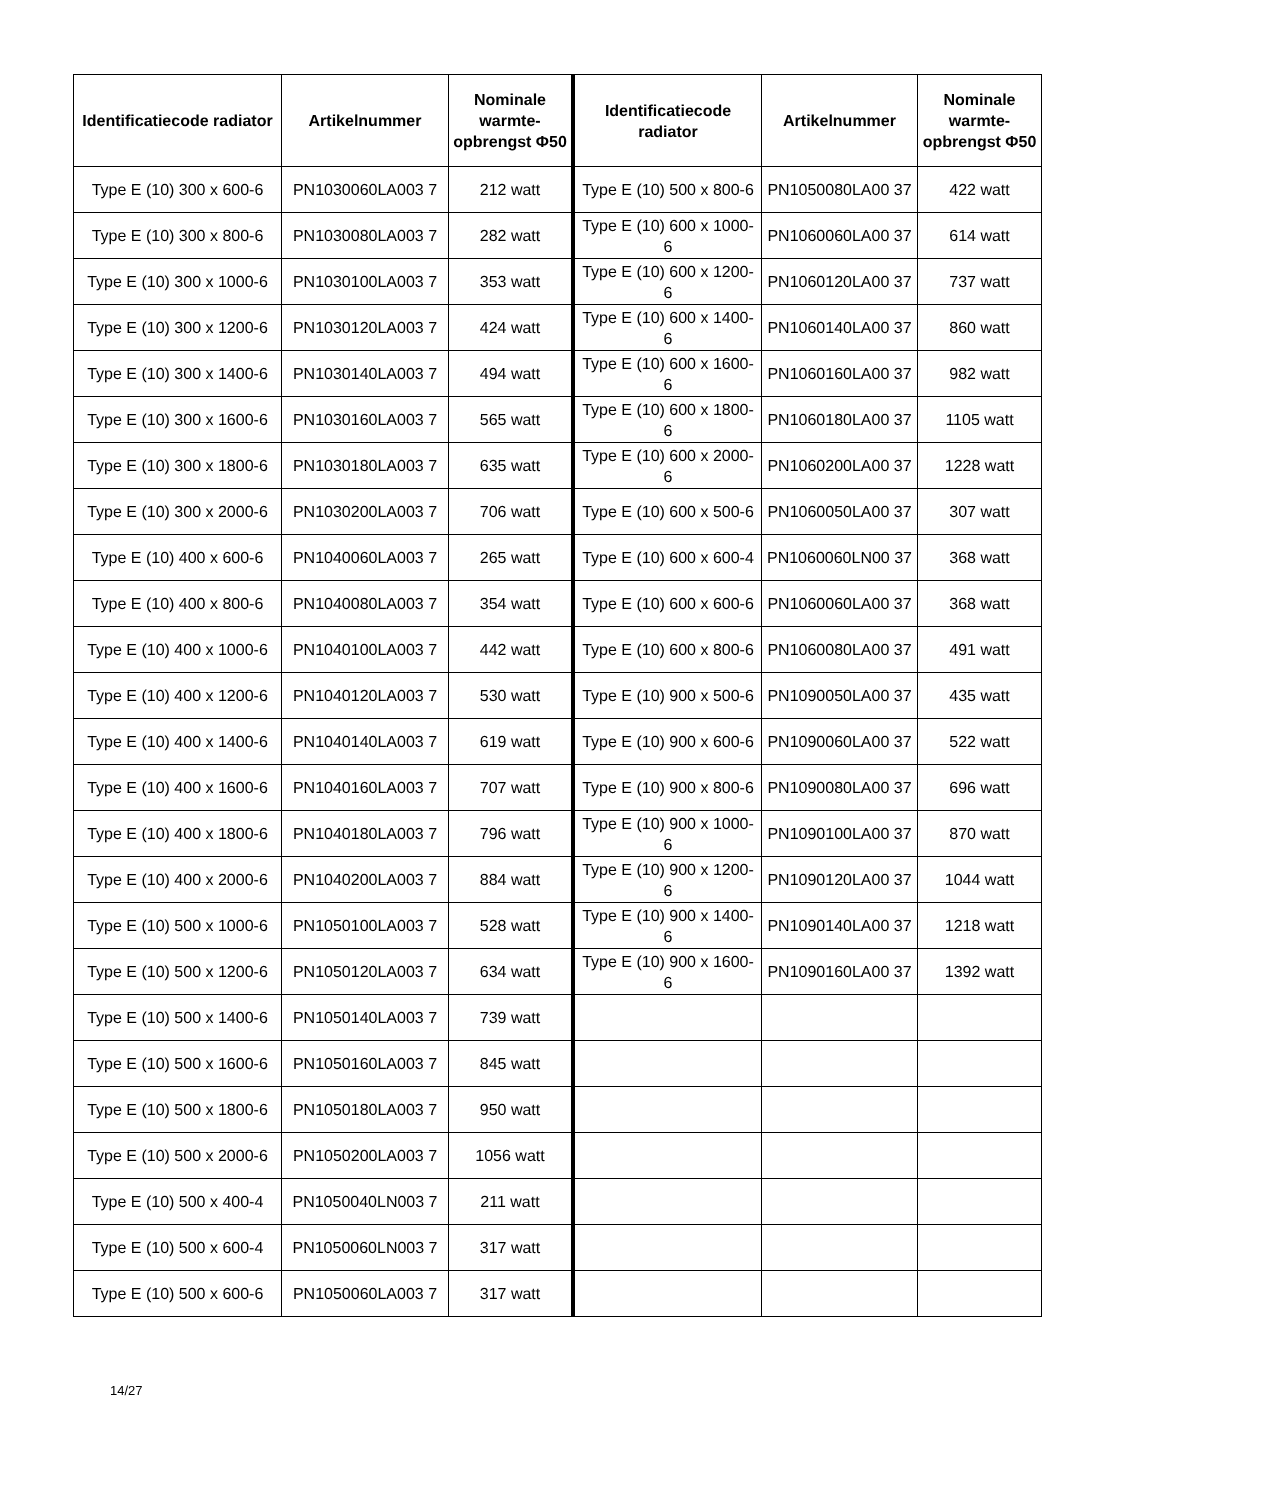| Identificatiecode radiator | Artikelnummer | Nominale warmte-opbrengst Φ50 | Identificatiecode radiator | Artikelnummer | Nominale warmte-opbrengst Φ50 |
| --- | --- | --- | --- | --- | --- |
| Type E (10) 300 x 600-6 | PN1030060LA003 7 | 212 watt | Type E (10) 500 x 800-6 | PN1050080LA00 37 | 422 watt |
| Type E (10) 300 x 800-6 | PN1030080LA003 7 | 282 watt | Type E (10) 600 x 1000-6 | PN1060060LA00 37 | 614 watt |
| Type E (10) 300 x 1000-6 | PN1030100LA003 7 | 353 watt | Type E (10) 600 x 1200-6 | PN1060120LA00 37 | 737 watt |
| Type E (10) 300 x 1200-6 | PN1030120LA003 7 | 424 watt | Type E (10) 600 x 1400-6 | PN1060140LA00 37 | 860 watt |
| Type E (10) 300 x 1400-6 | PN1030140LA003 7 | 494 watt | Type E (10) 600 x 1600-6 | PN1060160LA00 37 | 982 watt |
| Type E (10) 300 x 1600-6 | PN1030160LA003 7 | 565 watt | Type E (10) 600 x 1800-6 | PN1060180LA00 37 | 1105 watt |
| Type E (10) 300 x 1800-6 | PN1030180LA003 7 | 635 watt | Type E (10) 600 x 2000-6 | PN1060200LA00 37 | 1228 watt |
| Type E (10) 300 x 2000-6 | PN1030200LA003 7 | 706 watt | Type E (10) 600 x 500-6 | PN1060050LA00 37 | 307 watt |
| Type E (10) 400 x 600-6 | PN1040060LA003 7 | 265 watt | Type E (10) 600 x 600-4 | PN1060060LN00 37 | 368 watt |
| Type E (10) 400 x 800-6 | PN1040080LA003 7 | 354 watt | Type E (10) 600 x 600-6 | PN1060060LA00 37 | 368 watt |
| Type E (10) 400 x 1000-6 | PN1040100LA003 7 | 442 watt | Type E (10) 600 x 800-6 | PN1060080LA00 37 | 491 watt |
| Type E (10) 400 x 1200-6 | PN1040120LA003 7 | 530 watt | Type E (10) 900 x 500-6 | PN1090050LA00 37 | 435 watt |
| Type E (10) 400 x 1400-6 | PN1040140LA003 7 | 619 watt | Type E (10) 900 x 600-6 | PN1090060LA00 37 | 522 watt |
| Type E (10) 400 x 1600-6 | PN1040160LA003 7 | 707 watt | Type E (10) 900 x 800-6 | PN1090080LA00 37 | 696 watt |
| Type E (10) 400 x 1800-6 | PN1040180LA003 7 | 796 watt | Type E (10) 900 x 1000-6 | PN1090100LA00 37 | 870 watt |
| Type E (10) 400 x 2000-6 | PN1040200LA003 7 | 884 watt | Type E (10) 900 x 1200-6 | PN1090120LA00 37 | 1044 watt |
| Type E (10) 500 x 1000-6 | PN1050100LA003 7 | 528 watt | Type E (10) 900 x 1400-6 | PN1090140LA00 37 | 1218 watt |
| Type E (10) 500 x 1200-6 | PN1050120LA003 7 | 634 watt | Type E (10) 900 x 1600-6 | PN1090160LA00 37 | 1392 watt |
| Type E (10) 500 x 1400-6 | PN1050140LA003 7 | 739 watt | | | |
| Type E (10) 500 x 1600-6 | PN1050160LA003 7 | 845 watt | | | |
| Type E (10) 500 x 1800-6 | PN1050180LA003 7 | 950 watt | | | |
| Type E (10) 500 x 2000-6 | PN1050200LA003 7 | 1056 watt | | | |
| Type E (10) 500 x 400-4 | PN1050040LN003 7 | 211 watt | | | |
| Type E (10) 500 x 600-4 | PN1050060LN003 7 | 317 watt | | | |
| Type E (10) 500 x 600-6 | PN1050060LA003 7 | 317 watt | | | |
14/27